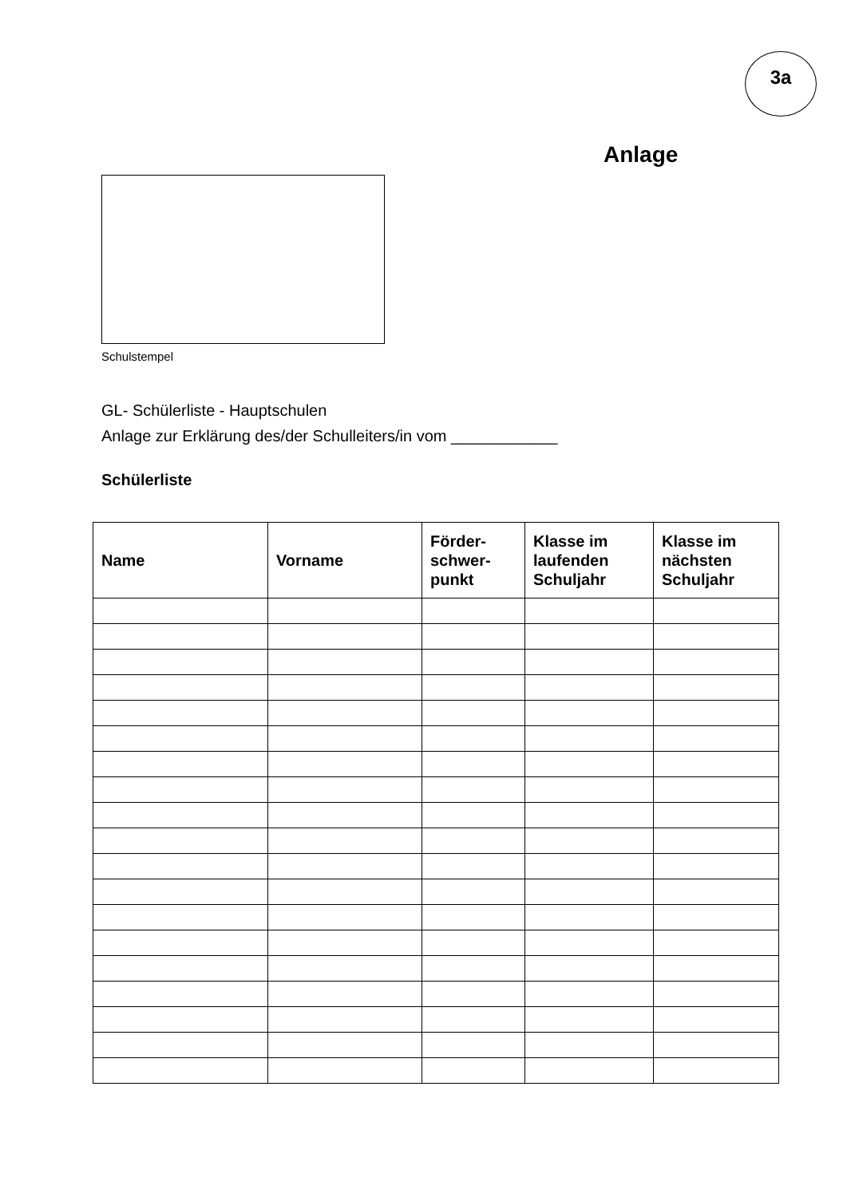3a
Anlage
Schulstempel
GL- Schülerliste - Hauptschulen
Anlage zur Erklärung des/der Schulleiters/in vom ____________
Schülerliste
| Name | Vorname | Förder- schwer- punkt | Klasse im laufenden Schuljahr | Klasse im nächsten Schuljahr |
| --- | --- | --- | --- | --- |